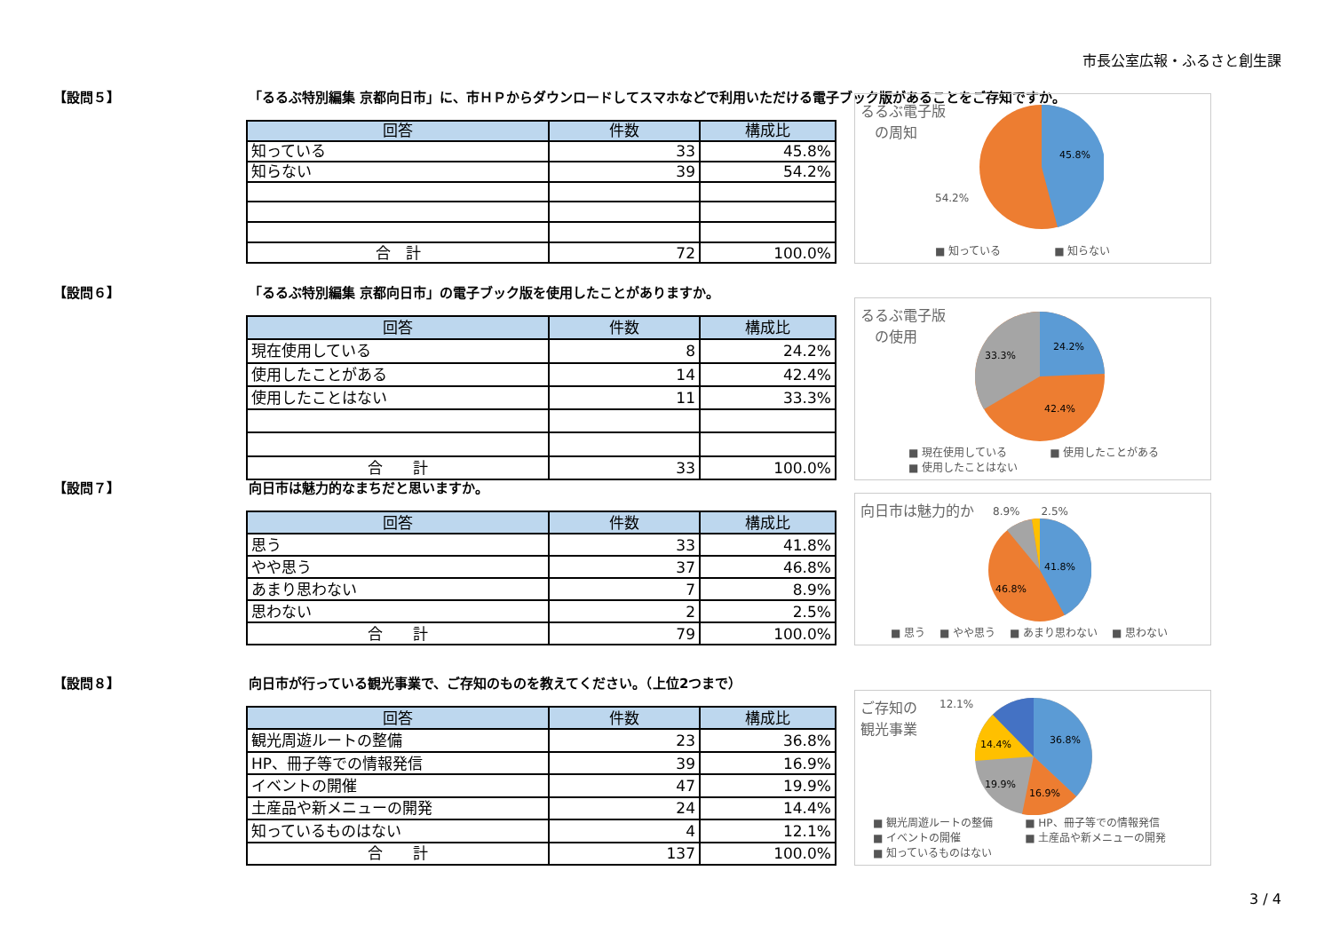市長公室広報・ふるさと創生課
【設問５】 「るるぶ特別編集 京都向日市」に、市ＨＰからダウンロードしてスマホなどで利用いただける電子ブック版があることをご存知ですか。
| 回答 | 件数 | 構成比 |
| --- | --- | --- |
| 知っている | 33 | 45.8% |
| 知らない | 39 | 54.2% |
| 合 計 | 72 | 100.0% |
るるぶ電子版
　の周知
45.8%
54.2%
■ 知っている　　　　　■ 知らない
【設問６】 「るるぶ特別編集 京都向日市」の電子ブック版を使用したことがありますか。
| 回答 | 件数 | 構成比 |
| --- | --- | --- |
| 現在使用している | 8 | 24.2% |
| 使用したことがある | 14 | 42.4% |
| 使用したことはない | 11 | 33.3% |
| 合 計 | 33 | 100.0% |
るるぶ電子版
　の使用
24.2%
42.4%
33.3%
■ 現在使用している　　　　■ 使用したことがある
■ 使用したことはない
【設問７】 向日市は魅力的なまちだと思いますか。
| 回答 | 件数 | 構成比 |
| --- | --- | --- |
| 思う | 33 | 41.8% |
| やや思う | 37 | 46.8% |
| あまり思わない | 7 | 8.9% |
| 思わない | 2 | 2.5% |
| 合 計 | 79 | 100.0% |
向日市は魅力的か
8.9%　　2.5%
41.8%
46.8%
■ 思う　 ■ やや思う　 ■ あまり思わない　 ■ 思わない
【設問８】 向日市が行っている観光事業で、ご存知のものを教えてください。（上位2つまで）
| 回答 | 件数 | 構成比 |
| --- | --- | --- |
| 観光周遊ルートの整備 | 23 | 36.8% |
| HP、冊子等での情報発信 | 39 | 16.9% |
| イベントの開催 | 47 | 19.9% |
| 土産品や新メニューの開発 | 24 | 14.4% |
| 知っているものはない | 4 | 12.1% |
| 合 計 | 137 | 100.0% |
ご存知の
観光事業
12.1%
36.8%
16.9%
19.9%
14.4%
■ 観光周遊ルートの整備　　　■ HP、冊子等での情報発信
■ イベントの開催　　　　　　■ 土産品や新メニューの開発
■ 知っているものはない
3 / 4